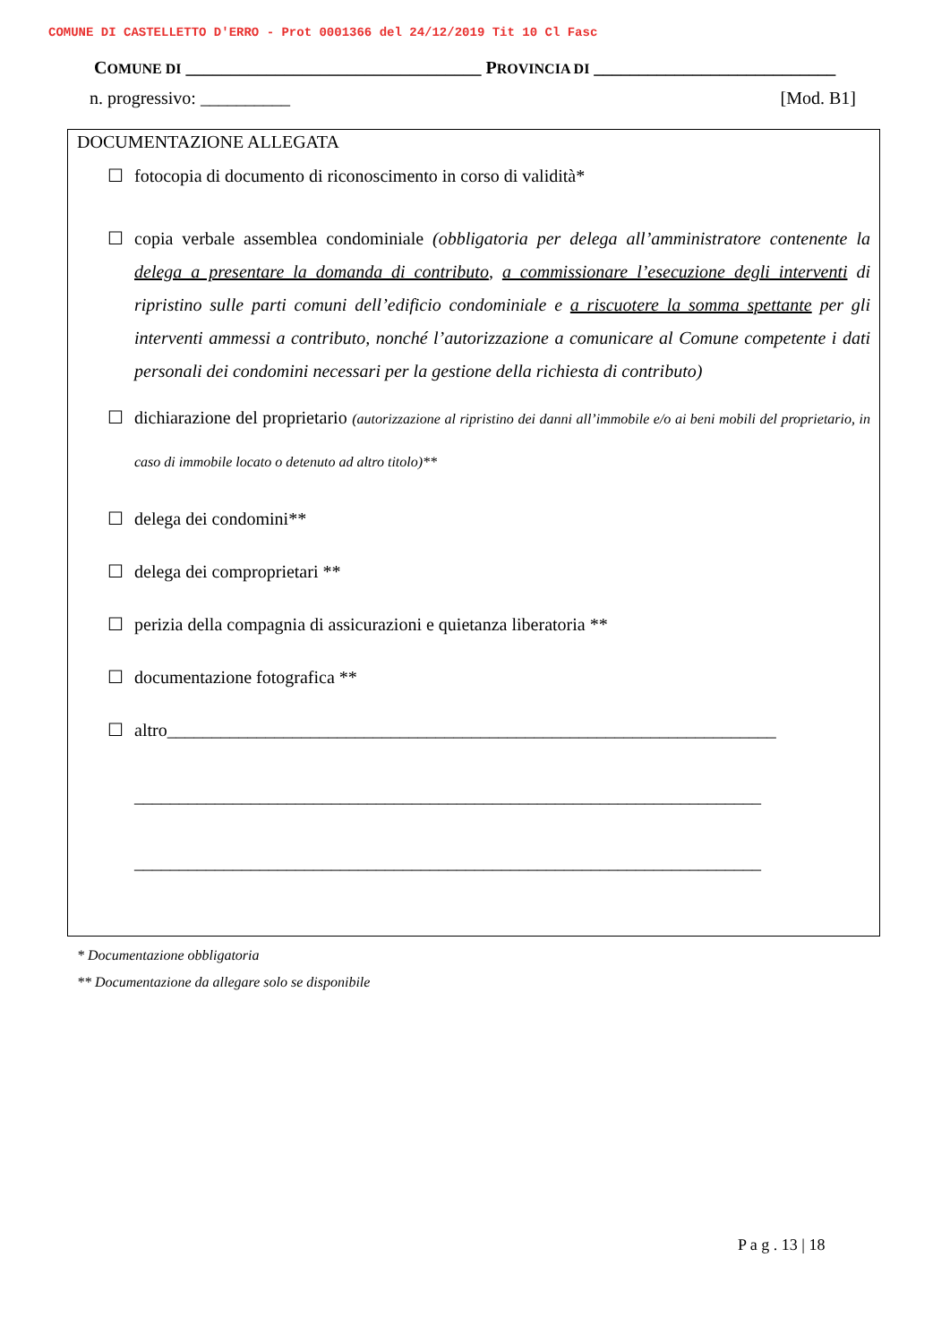COMUNE DI CASTELLETTO D'ERRO - Prot 0001366 del 24/12/2019 Tit 10 Cl Fasc
COMUNE DI _________________________________ PROVINCIA DI ___________________________
n. progressivo: __________ [Mod. B1]
DOCUMENTAZIONE ALLEGATA
☐ fotocopia di documento di riconoscimento in corso di validità*
☐ copia verbale assemblea condominiale (obbligatoria per delega all’amministratore contenente la delega a presentare la domanda di contributo, a commissionare l’esecuzione degli interventi di ripristino sulle parti comuni dell’edificio condominiale e a riscuotere la somma spettante per gli interventi ammessi a contributo, nonché l’autorizzazione a comunicare al Comune competente i dati personali dei condomini necessari per la gestione della richiesta di contributo)
☐ dichiarazione del proprietario (autorizzazione al ripristino dei danni all’immobile e/o ai beni mobili del proprietario, in caso di immobile locato o detenuto ad altro titolo)**
☐ delega dei condomini**
☐ delega dei comproprietari **
☐ perizia della compagnia di assicurazioni e quietanza liberatoria **
☐ documentazione fotografica **
☐ altro____________________________________________________________________
______________________________________________________________________
______________________________________________________________________
* Documentazione obbligatoria
** Documentazione da allegare solo se disponibile
P a g . 13 | 18